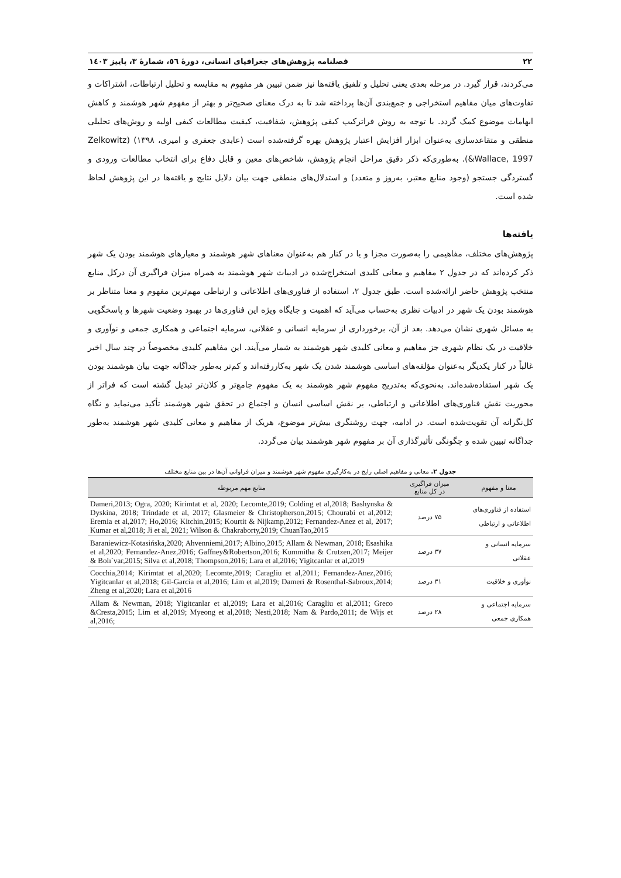۲۲ فصلنامه پژوهش‌های جغرافیای انسانی، دورهٔ ٥٦، شمارهٔ ۳، پاییز ۱٤۰۳
می‌کردند، قرار گیرد. در مرحله بعدی یعنی تحلیل و تلفیق یافته‌ها نیز ضمن تبیین هر مفهوم به مقایسه و تحلیل ارتباطات، اشتراکات و تفاوت‌های میان مفاهیم استخراجی و جمع‌بندی آن‌ها پرداخته شد تا به درک معنای صحیح‌تر و بهتر از مفهوم شهر هوشمند و کاهش ابهامات موضوع کمک گردد. با توجه به روش فراترکیب کیفی پژوهش، شفافیت، کیفیت مطالعات کیفی اولیه و روش‌های تحلیلی منطقی و متقاعدسازی به‌عنوان ابزار افزایش اعتبار پژوهش بهره گرفته‌شده است (عابدی جعفری و امیری، ۱۳۹۸) (Zelkowitz &Wallace, 1997). به‌طوری‌که ذکر دقیق مراحل انجام پژوهش، شاخص‌های معین و قابل دفاع برای انتخاب مطالعات ورودی و گستردگی جستجو (وجود منابع معتبر، به‌روز و متعدد) و استدلال‌های منطقی جهت بیان دلایل نتایج و یافته‌ها در این پژوهش لحاظ شده است.
یافته‌ها
پژوهش‌های مختلف، مفاهیمی را به‌صورت مجزا و یا در کنار هم به‌عنوان معناهای شهر هوشمند و معیارهای هوشمند بودن یک شهر ذکر کرده‌اند که در جدول ۲ مفاهیم و معانی کلیدی استخراج‌شده در ادبیات شهر هوشمند به همراه میزان فراگیری آن درکل منابع منتخب پژوهش حاضر ارائه‌شده است. طبق جدول ۲، استفاده از فناوری‌های اطلاعاتی و ارتباطی مهم‌ترین مفهوم و معنا متناظر بر هوشمند بودن یک شهر در ادبیات نظری به‌حساب می‌آید که اهمیت و جایگاه ویژه این فناوری‌ها در بهبود وضعیت شهرها و پاسخگویی به مسائل شهری نشان می‌دهد. بعد از آن، برخورداری از سرمایه انسانی و عقلانی، سرمایه اجتماعی و همکاری جمعی و نوآوری و خلاقیت در یک نظام شهری جز مفاهیم و معانی کلیدی شهر هوشمند به شمار می‌آیند. این مفاهیم کلیدی مخصوصاً در چند سال اخیر غالباً در کنار یکدیگر به‌عنوان مؤلفه‌های اساسی هوشمند شدن یک شهر به‌کاررفته‌اند و کم‌تر به‌طور جداگانه جهت بیان هوشمند بودن یک شهر استفاده‌شده‌اند. به‌نحوی‌که به‌تدریج مفهوم شهر هوشمند به یک مفهوم جامع‌تر و کلان‌تر تبدیل گشته است که فراتر از محوریت نقش فناوری‌های اطلاعاتی و ارتباطی، بر نقش اساسی انسان و اجتماع در تحقق شهر هوشمند تأکید می‌نماید و نگاه کل‌نگرانه آن تقویت‌شده است. در ادامه، جهت روشنگری بیش‌تر موضوع، هریک از مفاهیم و معانی کلیدی شهر هوشمند به‌طور جداگانه تبیین شده و چگونگی تأثیرگذاری آن بر مفهوم شهر هوشمند بیان می‌گردد.
جدول ۲. معانی و مفاهیم اصلی رایج در به‌کارگیری مفهوم شهر هوشمند و میزان فراوانی آن‌ها در بین منابع مختلف
| معنا و مفهوم | میزان فراگیری در کل منابع | منابع مهم مربوطه |
| --- | --- | --- |
| استفاده از فناوری‌های اطلاعاتی و ارتباطی | ۷۵ درصد | Dameri,2013; Ogra, 2020; Kirimtat et al, 2020; Lecomte,2019; Colding et al,2018; Bashynska & Dyskina, 2018; Trindade et al, 2017; Glasmeier & Christopherson,2015; Chourabi et al,2012; Eremia et al,2017; Ho,2016; Kitchin,2015; Kourtit & Nijkamp,2012; Fernandez-Anez et al, 2017; Kumar et al,2018; Ji et al, 2021; Wilson & Chakraborty,2019; ChuanTao,2015 |
| سرمایه انسانی و عقلانی | ۳۷ درصد | Baraniewicz-Kotasińska,2020; Ahvenniemi,2017; Albino,2015; Allam & Newman, 2018; Esashika et al,2020; Fernandez-Anez,2016; Gaffney&Robertson,2016; Kummitha & Crutzen,2017; Meijer & Bolı´var,2015; Silva et al,2018; Thompson,2016; Lara et al,2016; Yigitcanlar et al,2019 |
| نوآوری و خلاقیت | ۳۱ درصد | Cocchia,2014; Kirimtat et al,2020; Lecomte,2019; Caragliu et al,2011; Fernandez-Anez,2016; Yigitcanlar et al,2018; Gil-Garcia et al,2016; Lim et al,2019; Dameri & Rosenthal-Sabroux,2014; Zheng et al,2020; Lara et al,2016 |
| سرمایه اجتماعی و همکاری جمعی | ۲۸ درصد | Allam & Newman, 2018; Yigitcanlar et al,2019; Lara et al,2016; Caragliu et al,2011; Greco &Cresta,2015; Lim et al,2019; Myeong et al,2018; Nesti,2018; Nam & Pardo,2011; de Wijs et al,2016; |